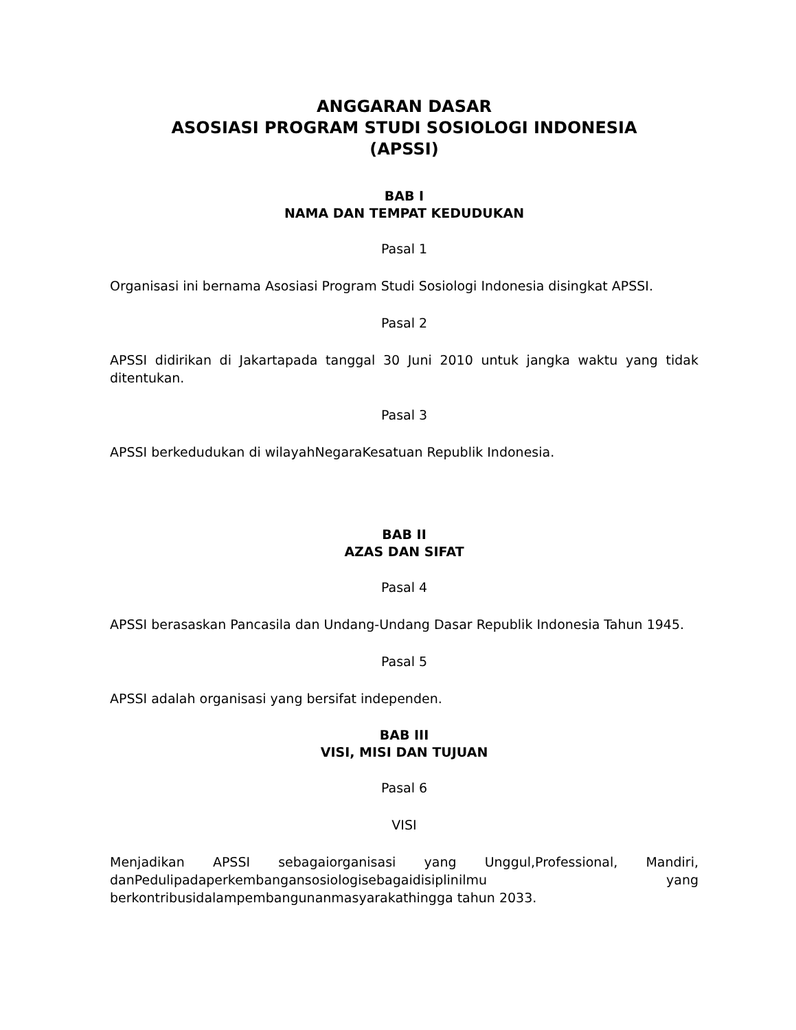ANGGARAN DASAR
ASOSIASI PROGRAM STUDI SOSIOLOGI INDONESIA
(APSSI)
BAB I
NAMA DAN TEMPAT KEDUDUKAN
Pasal 1
Organisasi ini bernama Asosiasi Program Studi Sosiologi Indonesia disingkat APSSI.
Pasal 2
APSSI didirikan di Jakartapada tanggal 30 Juni 2010 untuk jangka waktu yang tidak ditentukan.
Pasal 3
APSSI berkedudukan di wilayahNegaraKesatuan Republik Indonesia.
BAB II
AZAS DAN SIFAT
Pasal 4
APSSI berasaskan Pancasila dan Undang-Undang Dasar Republik Indonesia Tahun 1945.
Pasal 5
APSSI adalah organisasi yang bersifat independen.
BAB III
VISI, MISI DAN TUJUAN
Pasal 6
VISI
Menjadikan APSSI sebagaiorganisasi yang Unggul,Professional, Mandiri, danPedulipadaperkembangansosiologisebagaidisiplinilmu yang berkontribusidalampembangunanmasyarakathingga tahun 2033.